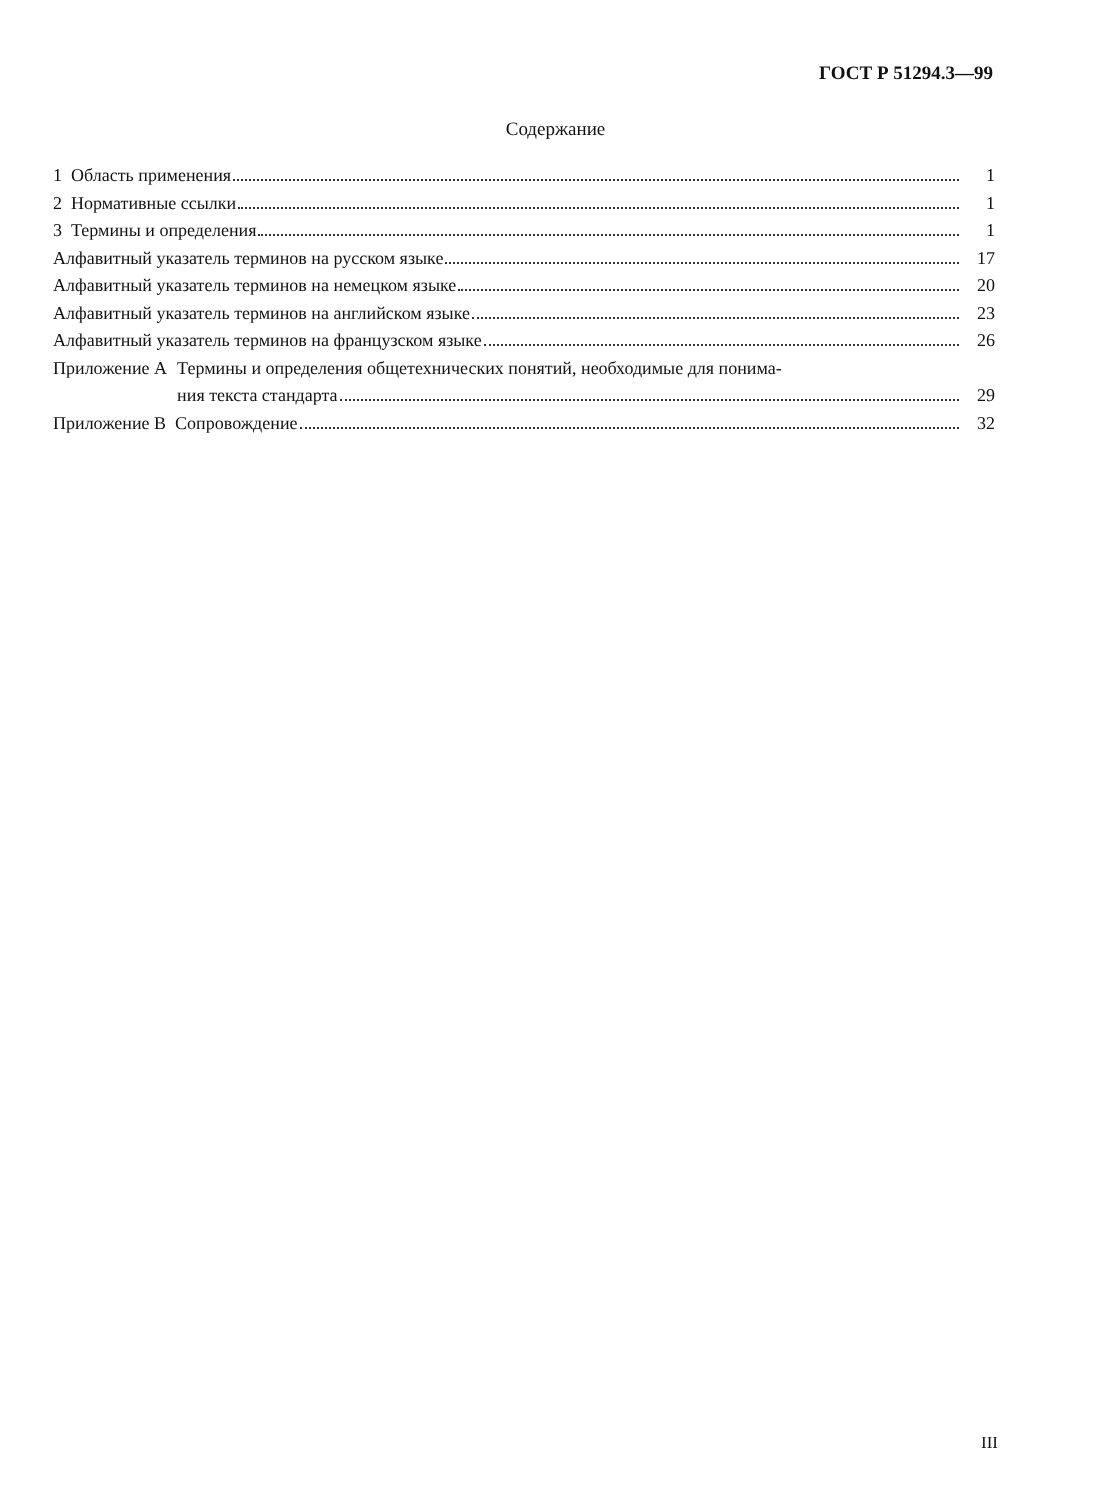ГОСТ Р 51294.3—99
Содержание
1 Область применения 1
2 Нормативные ссылки 1
3 Термины и определения 1
Алфавитный указатель терминов на русском языке 17
Алфавитный указатель терминов на немецком языке 20
Алфавитный указатель терминов на английском языке 23
Алфавитный указатель терминов на французском языке 26
Приложение А Термины и определения общетехнических понятий, необходимые для понима-
ния текста стандарта 29
Приложение В Сопровождение 32
III